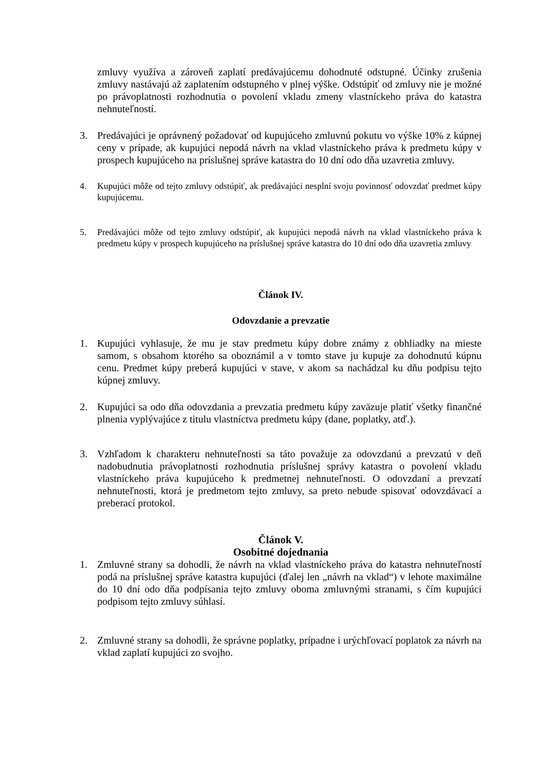zmluvy využíva a zároveň zaplatí predávajúcemu dohodnuté odstupné. Účinky zrušenia zmluvy nastávajú až zaplatením odstupného v plnej výške. Odstúpiť od zmluvy nie je možné po právoplatnosti rozhodnutia o povolení vkladu zmeny vlastníckeho práva do katastra nehnuteľností.
3. Predávajúci je oprávnený požadovať od kupujúceho zmluvnú pokutu vo výške 10% z kúpnej ceny v prípade, ak kupujúci nepodá návrh na vklad vlastníckeho práva k predmetu kúpy v prospech kupujúceho na príslušnej správe katastra do 10 dní odo dňa uzavretia zmluvy.
4. Kupujúci môže od tejto zmluvy odstúpiť, ak predávajúci nesplní svoju povinnosť odovzdať predmet kúpy kupujúcemu.
5. Predávajúci môže od tejto zmluvy odstúpiť, ak kupujúci nepodá návrh na vklad vlastníckeho práva k predmetu kúpy v prospech kupujúceho na príslušnej správe katastra do 10 dní odo dňa uzavretia zmluvy
Článok IV.
Odovzdanie a prevzatie
1. Kupujúci vyhlasuje, že mu je stav predmetu kúpy dobre známy z obhliadky na mieste samom, s obsahom ktorého sa oboznámil a v tomto stave ju kupuje za dohodnutú kúpnu cenu. Predmet kúpy preberá kupujúci v stave, v akom sa nachádzal ku dňu podpisu tejto kúpnej zmluvy.
2. Kupujúci sa odo dňa odovzdania a prevzatia predmetu kúpy zaväzuje platiť všetky finančné plnenia vyplývajúce z titulu vlastníctva predmetu kúpy (dane, poplatky, atď.).
3. Vzhľadom k charakteru nehnuteľnosti sa táto považuje za odovzdanú a prevzatú v deň nadobudnutia právoplatnosti rozhodnutia príslušnej správy katastra o povolení vkladu vlastníckeho práva kupujúceho k predmetnej nehnuteľnosti. O odovzdaní a prevzatí nehnuteľnosti, ktorá je predmetom tejto zmluvy, sa preto nebude spisovať odovzdávací a preberací protokol.
Článok V.
Osobitné dojednania
1. Zmluvné strany sa dohodli, že návrh na vklad vlastníckeho práva do katastra nehnuteľností podá na príslušnej správe katastra kupujúci (ďalej len „návrh na vklad“) v lehote maximálne do 10 dní odo dňa podpísania tejto zmluvy oboma zmluvnými stranami, s čím kupujúci podpisom tejto zmluvy súhlasí.
2. Zmluvné strany sa dohodli, že správne poplatky, prípadne i urýchľovací poplatok za návrh na vklad zaplatí kupujúci zo svojho.